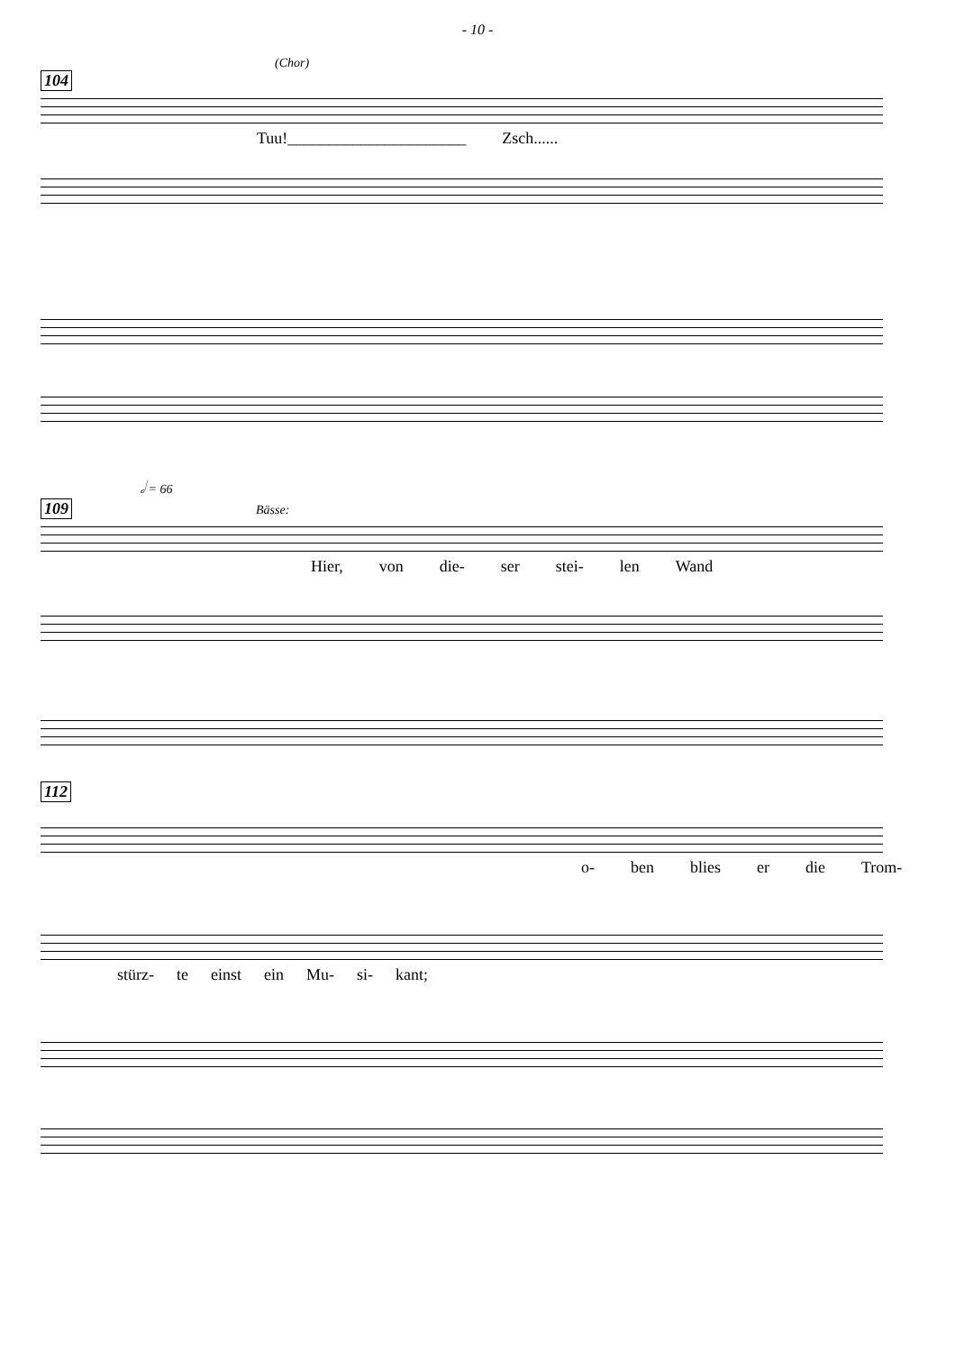- 10 -
(Chor)
104
Tuu!______________________ Zsch......
𝅗𝅥 = 66
109 Bässe:
Hier, von die- ser stei- len Wand
112
o- ben blies er die Trom-
stürz- te einst ein Mu- si- kant;